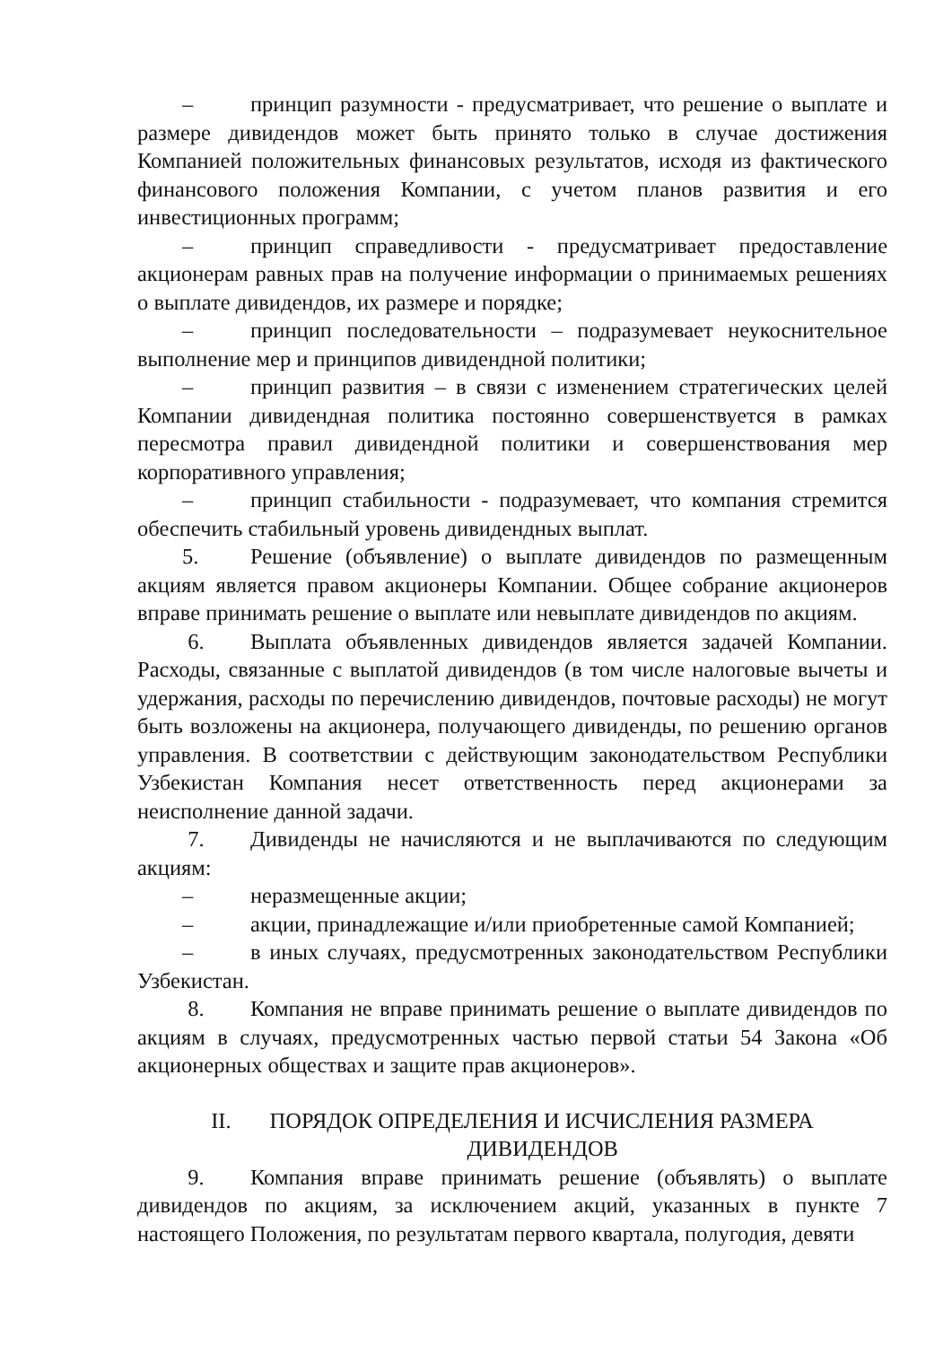– принцип разумности - предусматривает, что решение о выплате и размере дивидендов может быть принято только в случае достижения Компанией положительных финансовых результатов, исходя из фактического финансового положения Компании, с учетом планов развития и его инвестиционных программ;
– принцип справедливости - предусматривает предоставление акционерам равных прав на получение информации о принимаемых решениях о выплате дивидендов, их размере и порядке;
– принцип последовательности – подразумевает неукоснительное выполнение мер и принципов дивидендной политики;
– принцип развития – в связи с изменением стратегических целей Компании дивидендная политика постоянно совершенствуется в рамках пересмотра правил дивидендной политики и совершенствования мер корпоративного управления;
– принцип стабильности - подразумевает, что компания стремится обеспечить стабильный уровень дивидендных выплат.
5. Решение (объявление) о выплате дивидендов по размещенным акциям является правом акционеры Компании. Общее собрание акционеров вправе принимать решение о выплате или невыплате дивидендов по акциям.
6. Выплата объявленных дивидендов является задачей Компании. Расходы, связанные с выплатой дивидендов (в том числе налоговые вычеты и удержания, расходы по перечислению дивидендов, почтовые расходы) не могут быть возложены на акционера, получающего дивиденды, по решению органов управления. В соответствии с действующим законодательством Республики Узбекистан Компания несет ответственность перед акционерами за неисполнение данной задачи.
7. Дивиденды не начисляются и не выплачиваются по следующим акциям:
– неразмещенные акции;
– акции, принадлежащие и/или приобретенные самой Компанией;
– в иных случаях, предусмотренных законодательством Республики Узбекистан.
8. Компания не вправе принимать решение о выплате дивидендов по акциям в случаях, предусмотренных частью первой статьи 54 Закона «Об акционерных обществах и защите прав акционеров».
II. ПОРЯДОК ОПРЕДЕЛЕНИЯ И ИСЧИСЛЕНИЯ РАЗМЕРА
ДИВИДЕНДОВ
9. Компания вправе принимать решение (объявлять) о выплате дивидендов по акциям, за исключением акций, указанных в пункте 7 настоящего Положения, по результатам первого квартала, полугодия, девяти